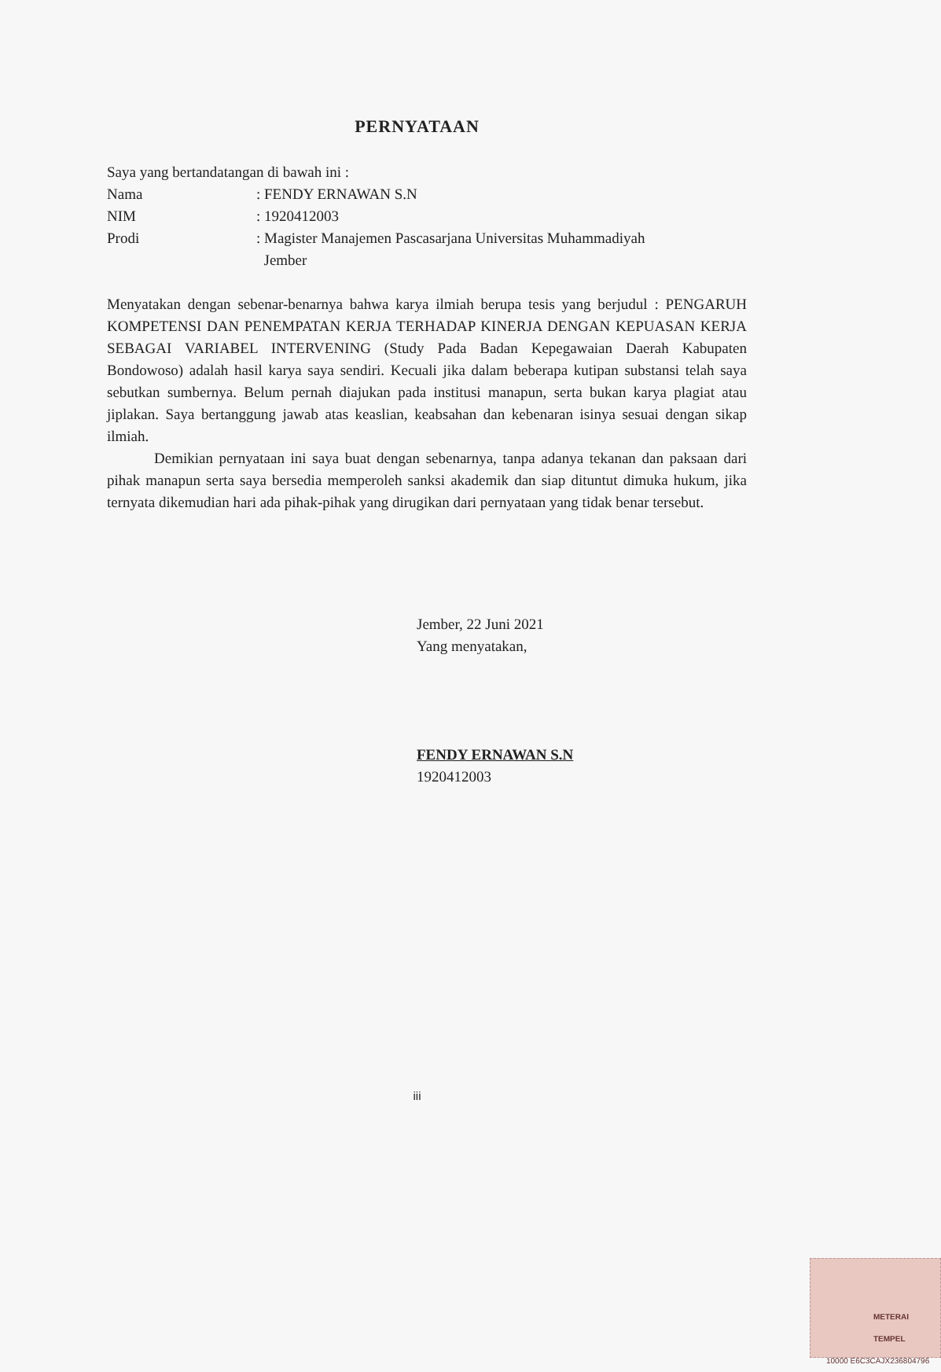PERNYATAAN
Saya yang bertandatangan di bawah ini :
| Nama | : FENDY ERNAWAN S.N |
| NIM | : 1920412003 |
| Prodi | : Magister Manajemen Pascasarjana Universitas Muhammadiyah Jember |
Menyatakan dengan sebenar-benarnya bahwa karya ilmiah berupa tesis yang berjudul : PENGARUH KOMPETENSI DAN PENEMPATAN KERJA TERHADAP KINERJA DENGAN KEPUASAN KERJA SEBAGAI VARIABEL INTERVENING (Study Pada Badan Kepegawaian Daerah Kabupaten Bondowoso) adalah hasil karya saya sendiri. Kecuali jika dalam beberapa kutipan substansi telah saya sebutkan sumbernya. Belum pernah diajukan pada institusi manapun, serta bukan karya plagiat atau jiplakan. Saya bertanggung jawab atas keaslian, keabsahan dan kebenaran isinya sesuai dengan sikap ilmiah.
Demikian pernyataan ini saya buat dengan sebenarnya, tanpa adanya tekanan dan paksaan dari pihak manapun serta saya bersedia memperoleh sanksi akademik dan siap dituntut dimuka hukum, jika ternyata dikemudian hari ada pihak-pihak yang dirugikan dari pernyataan yang tidak benar tersebut.
Jember, 22 Juni 2021
Yang menyatakan,
METERAI TEMPEL
10000 E6C3CAJX236804796
FENDY ERNAWAN S.N
1920412003
iii